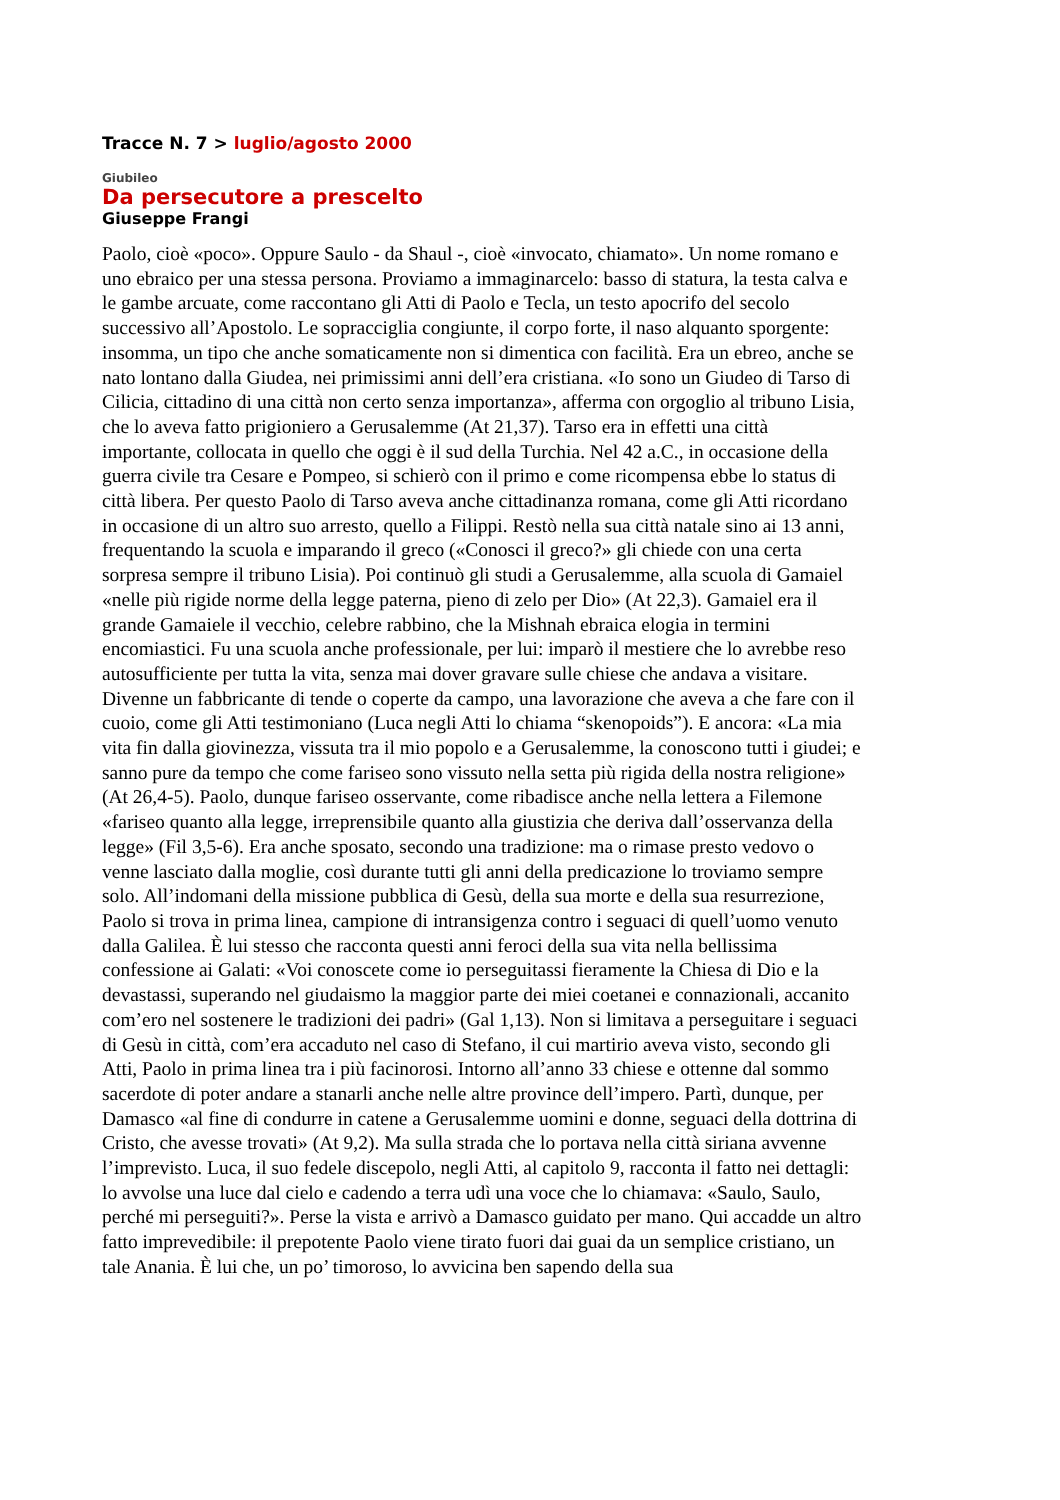Tracce N. 7 > luglio/agosto 2000
Giubileo
Da persecutore a prescelto
Giuseppe Frangi
Paolo, cioè «poco». Oppure Saulo - da Shaul -, cioè «invocato, chiamato». Un nome romano e uno ebraico per una stessa persona. Proviamo a immaginarcelo: basso di statura, la testa calva e le gambe arcuate, come raccontano gli Atti di Paolo e Tecla, un testo apocrifo del secolo successivo all’Apostolo. Le sopracciglia congiunte, il corpo forte, il naso alquanto sporgente: insomma, un tipo che anche somaticamente non si dimentica con facilità. Era un ebreo, anche se nato lontano dalla Giudea, nei primissimi anni dell’era cristiana. «Io sono un Giudeo di Tarso di Cilicia, cittadino di una città non certo senza importanza», afferma con orgoglio al tribuno Lisia, che lo aveva fatto prigioniero a Gerusalemme (At 21,37). Tarso era in effetti una città importante, collocata in quello che oggi è il sud della Turchia. Nel 42 a.C., in occasione della guerra civile tra Cesare e Pompeo, si schierò con il primo e come ricompensa ebbe lo status di città libera. Per questo Paolo di Tarso aveva anche cittadinanza romana, come gli Atti ricordano in occasione di un altro suo arresto, quello a Filippi. Restò nella sua città natale sino ai 13 anni, frequentando la scuola e imparando il greco («Conosci il greco?» gli chiede con una certa sorpresa sempre il tribuno Lisia). Poi continuò gli studi a Gerusalemme, alla scuola di Gamaiel «nelle più rigide norme della legge paterna, pieno di zelo per Dio» (At 22,3). Gamaiel era il grande Gamaiele il vecchio, celebre rabbino, che la Mishnah ebraica elogia in termini encomiastici. Fu una scuola anche professionale, per lui: imparò il mestiere che lo avrebbe reso autosufficiente per tutta la vita, senza mai dover gravare sulle chiese che andava a visitare. Divenne un fabbricante di tende o coperte da campo, una lavorazione che aveva a che fare con il cuoio, come gli Atti testimoniano (Luca negli Atti lo chiama “skenopoids”). E ancora: «La mia vita fin dalla giovinezza, vissuta tra il mio popolo e a Gerusalemme, la conoscono tutti i giudei; e sanno pure da tempo che come fariseo sono vissuto nella setta più rigida della nostra religione» (At 26,4-5). Paolo, dunque fariseo osservante, come ribadisce anche nella lettera a Filemone «fariseo quanto alla legge, irreprensibile quanto alla giustizia che deriva dall’osservanza della legge» (Fil 3,5-6). Era anche sposato, secondo una tradizione: ma o rimase presto vedovo o venne lasciato dalla moglie, così durante tutti gli anni della predicazione lo troviamo sempre solo. All’indomani della missione pubblica di Gesù, della sua morte e della sua resurrezione, Paolo si trova in prima linea, campione di intransigenza contro i seguaci di quell’uomo venuto dalla Galilea. È lui stesso che racconta questi anni feroci della sua vita nella bellissima confessione ai Galati: «Voi conoscete come io perseguitassi fieramente la Chiesa di Dio e la devastassi, superando nel giudaismo la maggior parte dei miei coetanei e connazionali, accanito com’ero nel sostenere le tradizioni dei padri» (Gal 1,13). Non si limitava a perseguitare i seguaci di Gesù in città, com’era accaduto nel caso di Stefano, il cui martirio aveva visto, secondo gli Atti, Paolo in prima linea tra i più facinorosi. Intorno all’anno 33 chiese e ottenne dal sommo sacerdote di poter andare a stanarli anche nelle altre province dell’impero. Partì, dunque, per Damasco «al fine di condurre in catene a Gerusalemme uomini e donne, seguaci della dottrina di Cristo, che avesse trovati» (At 9,2). Ma sulla strada che lo portava nella città siriana avvenne l’imprevisto. Luca, il suo fedele discepolo, negli Atti, al capitolo 9, racconta il fatto nei dettagli: lo avvolse una luce dal cielo e cadendo a terra udì una voce che lo chiamava: «Saulo, Saulo, perché mi perseguiti?». Perse la vista e arrivò a Damasco guidato per mano. Qui accadde un altro fatto imprevedibile: il prepotente Paolo viene tirato fuori dai guai da un semplice cristiano, un tale Anania. È lui che, un po’ timoroso, lo avvicina ben sapendo della sua